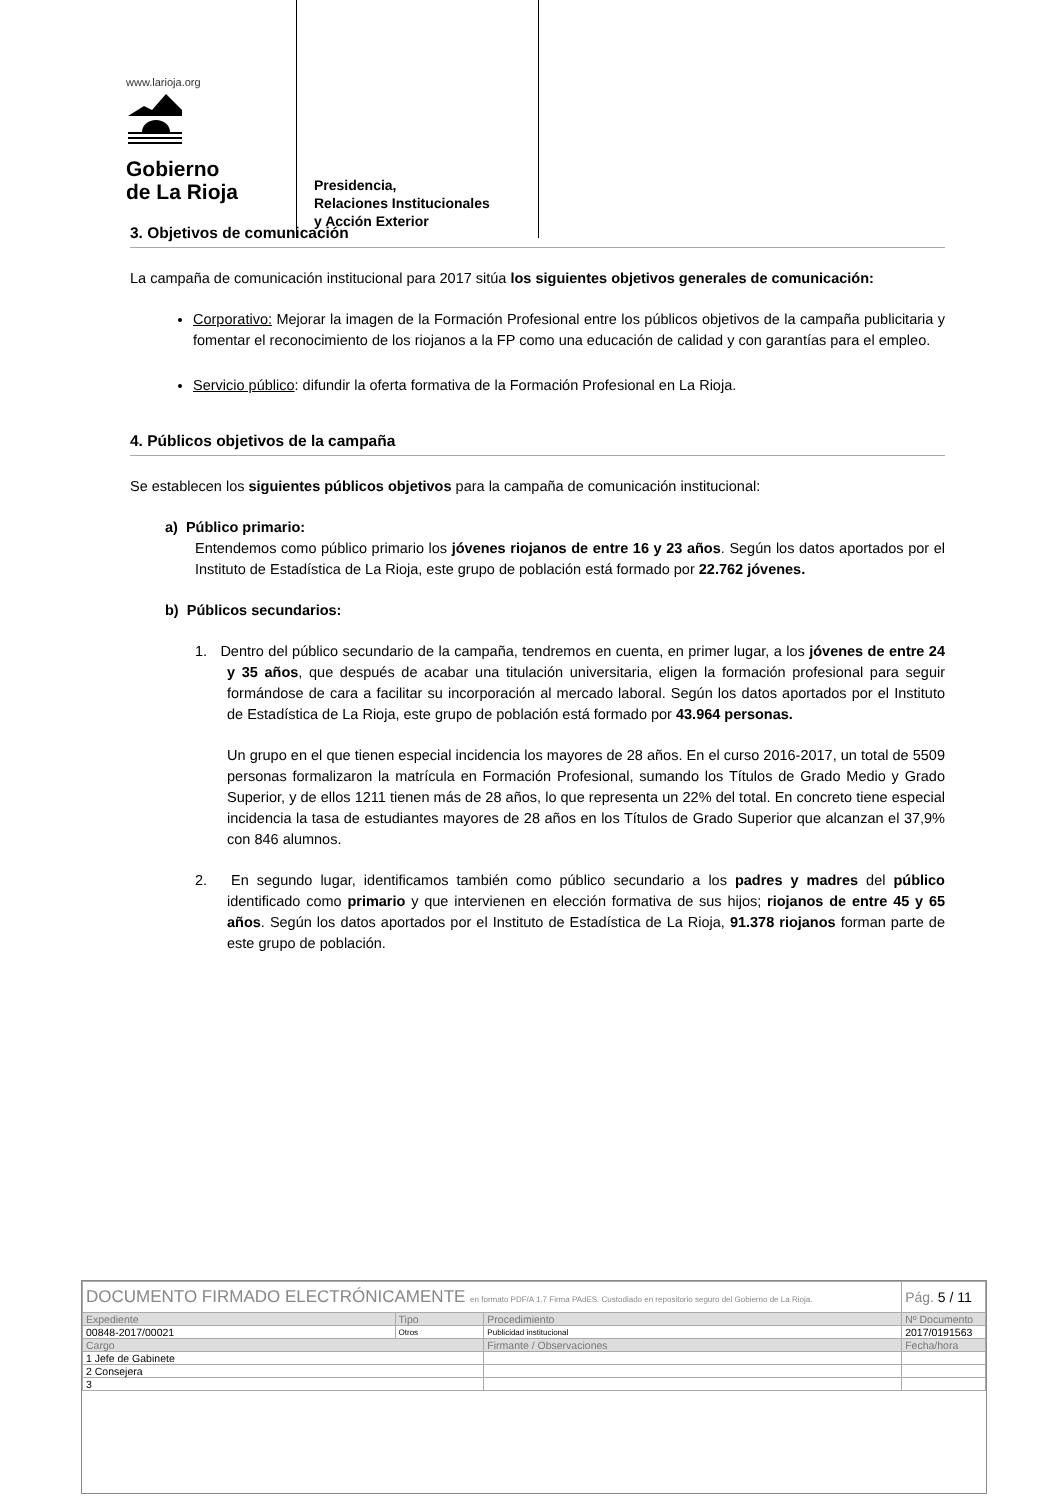www.larioja.org
Gobierno
de La Rioja
Presidencia,
Relaciones Institucionales
y Acción Exterior
3. Objetivos de comunicación
La campaña de comunicación institucional para 2017 sitúa los siguientes objetivos generales de comunicación:
Corporativo: Mejorar la imagen de la Formación Profesional entre los públicos objetivos de la campaña publicitaria y fomentar el reconocimiento de los riojanos a la FP como una educación de calidad y con garantías para el empleo.
Servicio público: difundir la oferta formativa de la Formación Profesional en La Rioja.
4. Públicos objetivos de la campaña
Se establecen los siguientes públicos objetivos para la campaña de comunicación institucional:
a) Público primario:
Entendemos como público primario los jóvenes riojanos de entre 16 y 23 años. Según los datos aportados por el Instituto de Estadística de La Rioja, este grupo de población está formado por 22.762 jóvenes.
b) Públicos secundarios:
1. Dentro del público secundario de la campaña, tendremos en cuenta, en primer lugar, a los jóvenes de entre 24 y 35 años, que después de acabar una titulación universitaria, eligen la formación profesional para seguir formándose de cara a facilitar su incorporación al mercado laboral. Según los datos aportados por el Instituto de Estadística de La Rioja, este grupo de población está formado por 43.964 personas.
Un grupo en el que tienen especial incidencia los mayores de 28 años. En el curso 2016-2017, un total de 5509 personas formalizaron la matrícula en Formación Profesional, sumando los Títulos de Grado Medio y Grado Superior, y de ellos 1211 tienen más de 28 años, lo que representa un 22% del total. En concreto tiene especial incidencia la tasa de estudiantes mayores de 28 años en los Títulos de Grado Superior que alcanzan el 37,9% con 846 alumnos.
2. En segundo lugar, identificamos también como público secundario a los padres y madres del público identificado como primario y que intervienen en elección formativa de sus hijos; riojanos de entre 45 y 65 años. Según los datos aportados por el Instituto de Estadística de La Rioja, 91.378 riojanos forman parte de este grupo de población.
| DOCUMENTO FIRMADO ELECTRÓNICAMENTE en formato PDF/A 1.7 Firma PAdES. Custodiado en repositorio seguro del Gobierno de La Rioja. | | | Pág. 5 / 11 |
| Expediente | Tipo | Procedimiento | Nº Documento |
| 00848-2017/00021 | Otros | Publicidad institucional | 2017/0191563 |
| Cargo | | Firmante / Observaciones | Fecha/hora |
| 1 Jefe de Gabinete | | | |
| 2 Consejera | | | |
| 3 | | | |